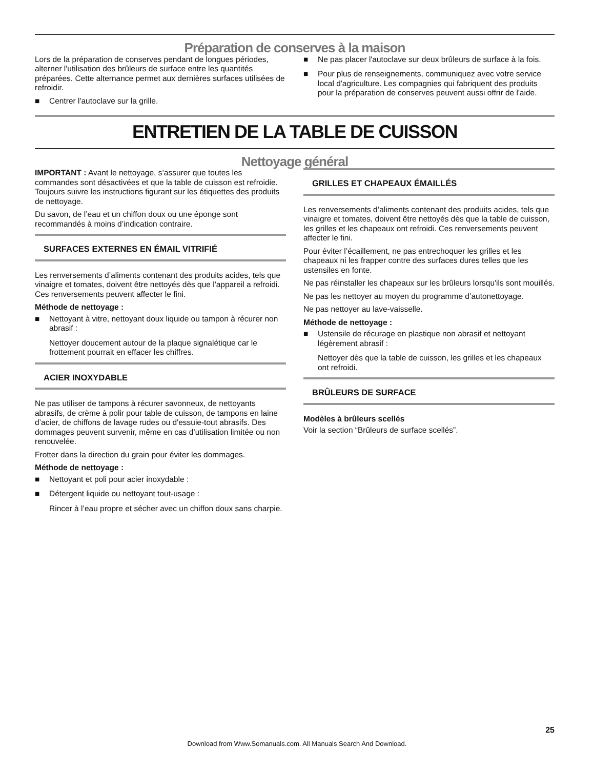Préparation de conserves à la maison
Lors de la préparation de conserves pendant de longues périodes, alterner l'utilisation des brûleurs de surface entre les quantités préparées. Cette alternance permet aux dernières surfaces utilisées de refroidir.
■ Centrer l'autoclave sur la grille.
■ Ne pas placer l'autoclave sur deux brûleurs de surface à la fois.
■ Pour plus de renseignements, communiquez avec votre service local d'agriculture. Les compagnies qui fabriquent des produits pour la préparation de conserves peuvent aussi offrir de l'aide.
ENTRETIEN DE LA TABLE DE CUISSON
Nettoyage général
IMPORTANT : Avant le nettoyage, s’assurer que toutes les commandes sont désactivées et que la table de cuisson est refroidie. Toujours suivre les instructions figurant sur les étiquettes des produits de nettoyage.
Du savon, de l’eau et un chiffon doux ou une éponge sont recommandés à moins d’indication contraire.
SURFACES EXTERNES EN ÉMAIL VITRIFIÉ
Les renversements d’aliments contenant des produits acides, tels que vinaigre et tomates, doivent être nettoyés dès que l'appareil a refroidi. Ces renversements peuvent affecter le fini.
Méthode de nettoyage :
■ Nettoyant à vitre, nettoyant doux liquide ou tampon à récurer non abrasif :
Nettoyer doucement autour de la plaque signalétique car le frottement pourrait en effacer les chiffres.
ACIER INOXYDABLE
Ne pas utiliser de tampons à récurer savonneux, de nettoyants abrasifs, de crème à polir pour table de cuisson, de tampons en laine d’acier, de chiffons de lavage rudes ou d'essuie-tout abrasifs. Des dommages peuvent survenir, même en cas d’utilisation limitée ou non renouvelée.
Frotter dans la direction du grain pour éviter les dommages.
Méthode de nettoyage :
■ Nettoyant et poli pour acier inoxydable :
■ Détergent liquide ou nettoyant tout-usage :
Rincer à l’eau propre et sécher avec un chiffon doux sans charpie.
GRILLES ET CHAPEAUX ÉMAILLÉS
Les renversements d’aliments contenant des produits acides, tels que vinaigre et tomates, doivent être nettoyés dès que la table de cuisson, les grilles et les chapeaux ont refroidi. Ces renversements peuvent affecter le fini.
Pour éviter l’écaillement, ne pas entrechoquer les grilles et les chapeaux ni les frapper contre des surfaces dures telles que les ustensiles en fonte.
Ne pas réinstaller les chapeaux sur les brûleurs lorsqu'ils sont mouillés.
Ne pas les nettoyer au moyen du programme d’autonettoyage.
Ne pas nettoyer au lave-vaisselle.
Méthode de nettoyage :
■ Ustensile de récurage en plastique non abrasif et nettoyant légèrement abrasif :
Nettoyer dès que la table de cuisson, les grilles et les chapeaux ont refroidi.
BRÛLEURS DE SURFACE
Modèles à brûleurs scellés
Voir la section “Brûleurs de surface scellés”.
25
Download from Www.Somanuals.com. All Manuals Search And Download.